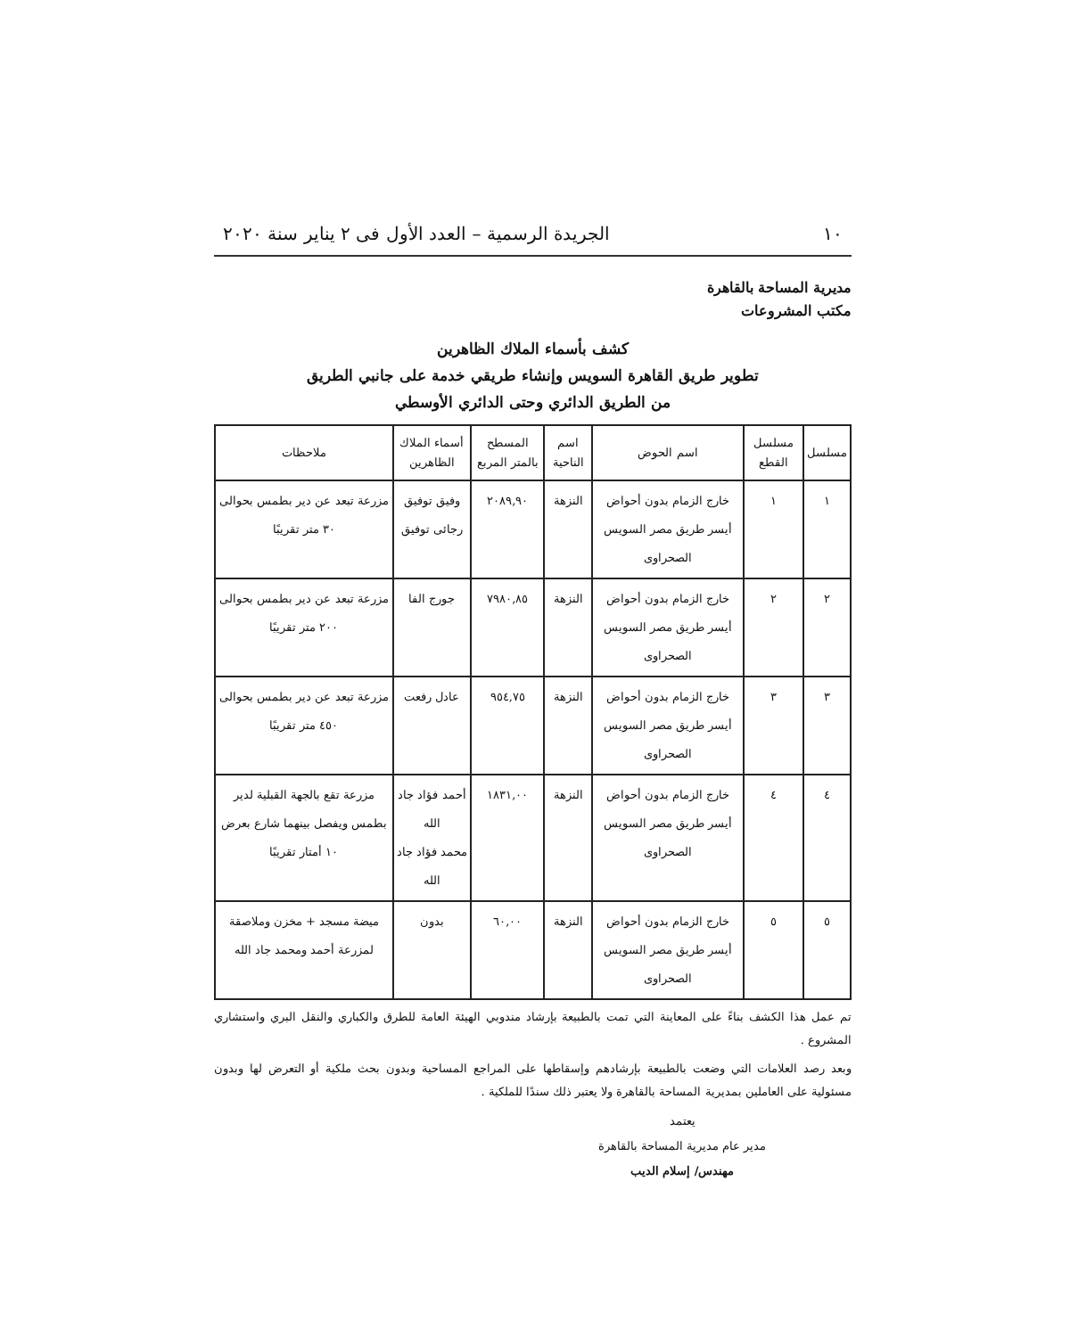١٠ الجريدة الرسمية – العدد الأول فى ٢ يناير سنة ٢٠٢٠
مديرية المساحة بالقاهرة
مكتب المشروعات
كشف بأسماء الملاك الظاهرين
تطوير طريق القاهرة السويس وإنشاء طريقي خدمة على جانبي الطريق
من الطريق الدائري وحتى الدائري الأوسطي
| مسلسل | مسلسل القطع | اسم الحوض | اسم الناحية | المسطح بالمتر المربع | أسماء الملاك الظاهرين | ملاحظات |
| --- | --- | --- | --- | --- | --- | --- |
| ١ | ١ | خارج الزمام بدون أحواض أيسر طريق مصر السويس الصحراوى | النزهة | ٢٠٨٩,٩٠ | وفيق توفيق رجائى توفيق | مزرعة تبعد عن دير بطمس بحوالى ٣٠ متر تقريبًا |
| ٢ | ٢ | خارج الزمام بدون أحواض أيسر طريق مصر السويس الصحراوى | النزهة | ٧٩٨٠,٨٥ | جورج الفا | مزرعة تبعد عن دير بطمس بحوالى ٢٠٠ متر تقريبًا |
| ٣ | ٣ | خارج الزمام بدون أحواض أيسر طريق مصر السويس الصحراوى | النزهة | ٩٥٤,٧٥ | عادل رفعت | مزرعة تبعد عن دير بطمس بحوالى ٤٥٠ متر تقريبًا |
| ٤ | ٤ | خارج الزمام بدون أحواض أيسر طريق مصر السويس الصحراوى | النزهة | ١٨٣١,٠٠ | أحمد فؤاد جاد الله محمد فؤاد جاد الله | مزرعة تقع بالجهة القبلية لدير بطمس ويفصل بينهما شارع بعرض ١٠ أمتار تقريبًا |
| ٥ | ٥ | خارج الزمام بدون أحواض أيسر طريق مصر السويس الصحراوى | النزهة | ٦٠,٠٠ | بدون | ميضة مسجد + مخزن وملاصقة لمزرعة أحمد ومحمد جاد الله |
تم عمل هذا الكشف بناءً على المعاينة التي تمت بالطبيعة بإرشاد مندوبي الهيئة العامة للطرق والكباري والنقل البري واستشاري المشروع .
وبعد رصد العلامات التي وضعت بالطبيعة بإرشادهم وإسقاطها على المراجع المساحية وبدون بحث ملكية أو التعرض لها وبدون مسئولية على العاملين بمديرية المساحة بالقاهرة ولا يعتبر ذلك سندًا للملكية .
يعتمد
مدير عام مديرية المساحة بالقاهرة
مهندس/ إسلام الديب